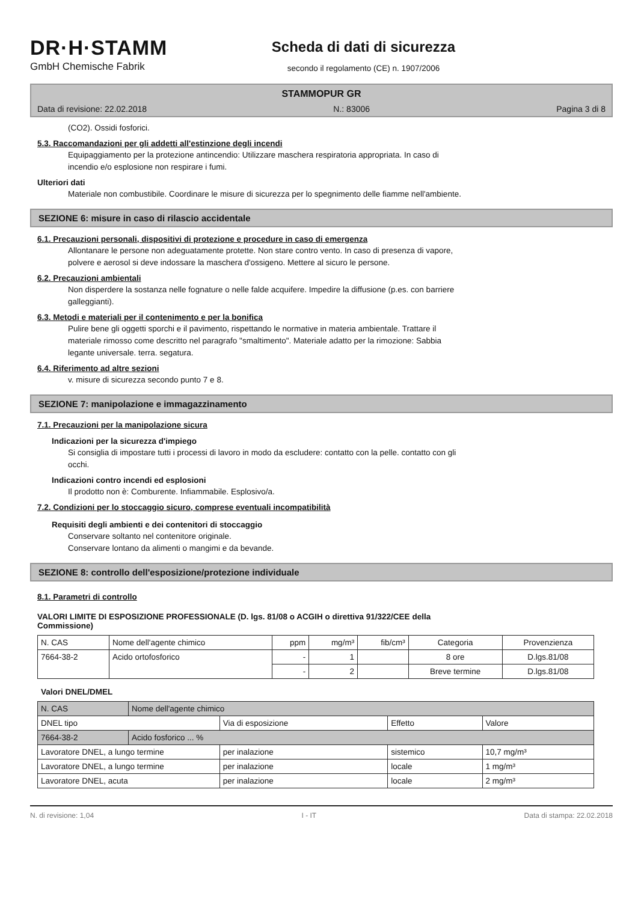DR·H·STAMM
GmbH Chemische Fabrik
Scheda di dati di sicurezza
secondo il regolamento (CE) n. 1907/2006
STAMMOPUR GR
Data di revisione: 22.02.2018 N.: 83006 Pagina 3 di 8
(CO2). Ossidi fosforici.
5.3. Raccomandazioni per gli addetti all'estinzione degli incendi
Equipaggiamento per la protezione antincendio: Utilizzare maschera respiratoria appropriata. In caso di
incendio e/o esplosione non respirare i fumi.
Ulteriori dati
Materiale non combustibile. Coordinare le misure di sicurezza per lo spegnimento delle fiamme nell'ambiente.
SEZIONE 6: misure in caso di rilascio accidentale
6.1. Precauzioni personali, dispositivi di protezione e procedure in caso di emergenza
Allontanare le persone non adeguatamente protette. Non stare contro vento. In caso di presenza di vapore,
polvere e aerosol si deve indossare la maschera d'ossigeno. Mettere al sicuro le persone.
6.2. Precauzioni ambientali
Non disperdere la sostanza nelle fognature o nelle falde acquifere. Impedire la diffusione (p.es. con barriere
galleggianti).
6.3. Metodi e materiali per il contenimento e per la bonifica
Pulire bene gli oggetti sporchi e il pavimento, rispettando le normative in materia ambientale. Trattare il
materiale rimosso come descritto nel paragrafo "smaltimento". Materiale adatto per la rimozione: Sabbia
legante universale. terra. segatura.
6.4. Riferimento ad altre sezioni
v. misure di sicurezza secondo punto 7 e 8.
SEZIONE 7: manipolazione e immagazzinamento
7.1. Precauzioni per la manipolazione sicura
Indicazioni per la sicurezza d'impiego
Si consiglia di impostare tutti i processi di lavoro in modo da escludere: contatto con la pelle. contatto con gli
occhi.
Indicazioni contro incendi ed esplosioni
Il prodotto non è: Comburente. Infiammabile. Esplosivo/a.
7.2. Condizioni per lo stoccaggio sicuro, comprese eventuali incompatibilità
Requisiti degli ambienti e dei contenitori di stoccaggio
Conservare soltanto nel contenitore originale.
Conservare lontano da alimenti o mangimi e da bevande.
SEZIONE 8: controllo dell'esposizione/protezione individuale
8.1. Parametri di controllo
VALORI LIMITE DI ESPOSIZIONE PROFESSIONALE (D. lgs. 81/08 o ACGIH o direttiva 91/322/CEE della
Commissione)
| N. CAS | Nome dell'agente chimico | ppm | mg/m³ | fib/cm³ | Categoria | Provenzienza |
| --- | --- | --- | --- | --- | --- | --- |
| 7664-38-2 | Acido ortofosforico | - | 1 | | 8 ore | D.lgs.81/08 |
| | | - | 2 | | Breve termine | D.lgs.81/08 |
Valori DNEL/DMEL
| N. CAS | Nome dell'agente chimico | | | |
| DNEL tipo | | Via di esposizione | Effetto | Valore |
| 7664-38-2 | Acido fosforico ... % | | | |
| Lavoratore DNEL, a lungo termine | | per inalazione | sistemico | 10,7 mg/m³ |
| Lavoratore DNEL, a lungo termine | | per inalazione | locale | 1 mg/m³ |
| Lavoratore DNEL, acuta | | per inalazione | locale | 2 mg/m³ |
N. di revisione: 1,04 I - IT Data di stampa: 22.02.2018